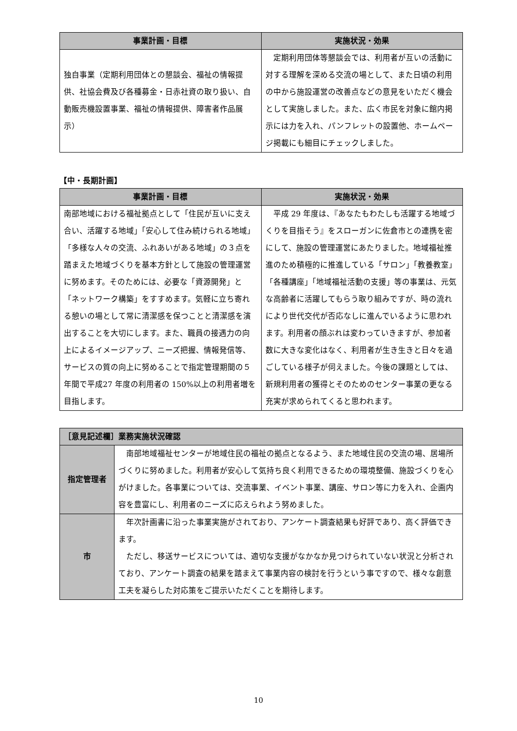| 事業計画・目標 | 実施状況・効果 |
| --- | --- |
| 独自事業（定期利用団体との懇談会、福祉の情報提供、社協会費及び各種募金・日赤社資の取り扱い、自動販売機設置事業、福祉の情報提供、障害者作品展示） | 定期利用団体等懇談会では、利用者が互いの活動に対する理解を深める交流の場として、また日頃の利用の中から施設運営の改善点などの意見をいただく機会として実施しました。また、広く市民を対象に館内掲示には力を入れ、パンフレットの設置他、ホームページ掲載にも細目にチェックしました。 |
【中・長期計画】
| 事業計画・目標 | 実施状況・効果 |
| --- | --- |
| 南部地域における福祉拠点として「住民が互いに支え合い、活躍する地域」「安心して住み続けられる地域」「多様な人々の交流、ふれあいがある地域」の３点を踏まえた地域づくりを基本方針として施設の管理運営に努めます。そのためには、必要な「資源開発」と「ネットワーク構築」をすすめます。気軽に立ち寄れる憩いの場として常に清潔感を保つことと清潔感を演出することを大切にします。また、職員の接遇力の向上によるイメージアップ、ニーズ把握、情報発信等、サービスの質の向上に努めることで指定管理期間の５年間で平成27 年度の利用者の 150%以上の利用者増を目指します。 | 平成 29 年度は、『あなたもわたしも活躍する地域づくりを目指そう』をスローガンに佐倉市との連携を密にして、施設の管理運営にあたりました。地域福祉推進のため積極的に推進している「サロン」「教養教室」「各種講座」「地域福祉活動の支援」等の事業は、元気な高齢者に活躍してもらう取り組みですが、時の流れにより世代交代が否応なしに進んでいるように思われます。利用者の顔ぶれは変わっていきますが、参加者数に大きな変化はなく、利用者が生き生きと日々を過ごしている様子が伺えました。今後の課題としては、新規利用者の獲得とそのためのセンター事業の更なる充実が求められてくると思われます。 |
| ［意見記述欄］業務実施状況確認 | |
| --- | --- |
| 指定管理者 | 南部地域福祉センターが地域住民の福祉の拠点となるよう、また地域住民の交流の場、居場所づくりに努めました。利用者が安心して気持ち良く利用できるための環境整備、施設づくりを心がけました。各事業については、交流事業、イベント事業、講座、サロン等に力を入れ、企画内容を豊富にし、利用者のニーズに応えられよう努めました。 |
| 市 | 年次計画書に沿った事業実施がされており、アンケート調査結果も好評であり、高く評価できます。 ただし、移送サービスについては、適切な支援がなかなか見つけられていない状況と分析されており、アンケート調査の結果を踏まえて事業内容の検討を行うという事ですので、様々な創意工夫を凝らした対応策をご提示いただくことを期待します。 |
10